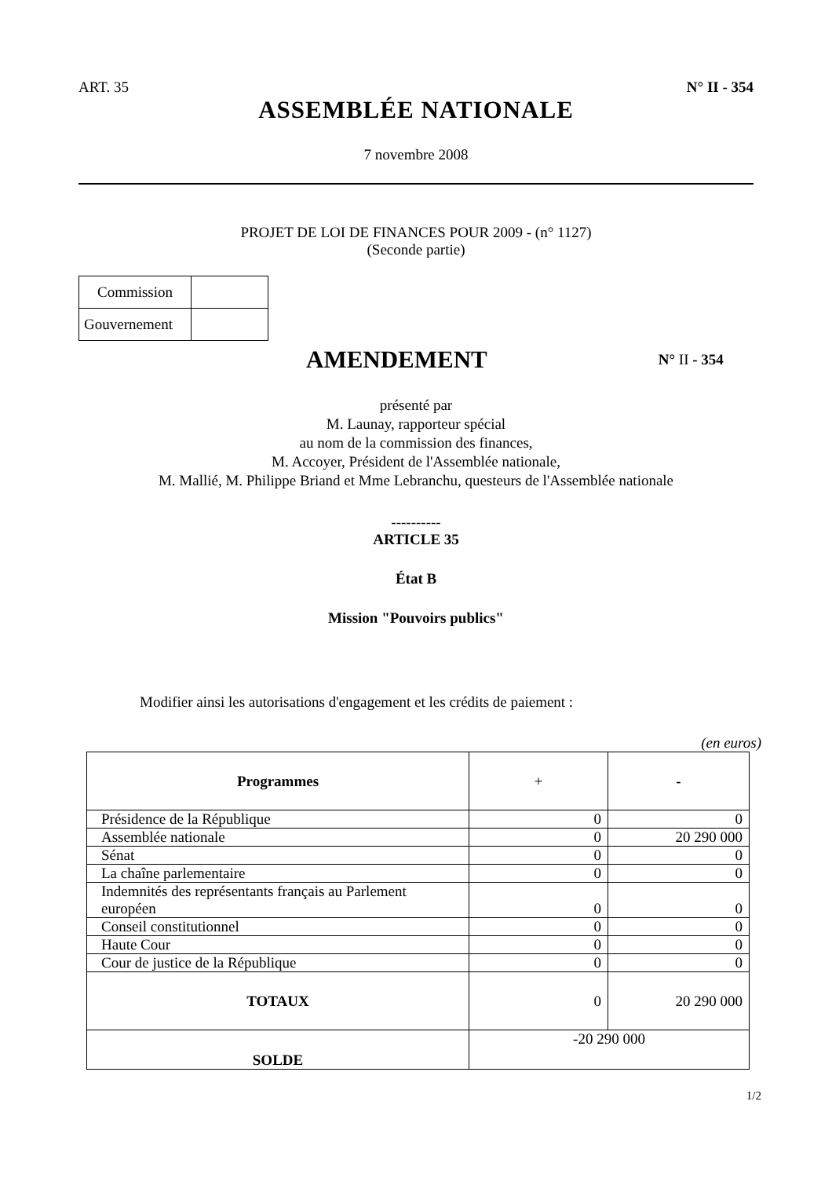ART. 35 N° II - 354
ASSEMBLÉE NATIONALE
7 novembre 2008
PROJET DE LOI DE FINANCES POUR 2009 - (n° 1127)
(Seconde partie)
| Commission | |
| Gouvernement | |
AMENDEMENT
N° II - 354
présenté par
M. Launay, rapporteur spécial
au nom de la commission des finances,
M. Accoyer, Président de l'Assemblée nationale,
M. Mallié, M. Philippe Briand et Mme Lebranchu, questeurs de l'Assemblée nationale
----------
ARTICLE 35
État B
Mission "Pouvoirs publics"
Modifier ainsi les autorisations d'engagement et les crédits de paiement :
(en euros)
| Programmes | + | - |
| --- | --- | --- |
| Présidence de la République | 0 | 0 |
| Assemblée nationale | 0 | 20 290 000 |
| Sénat | 0 | 0 |
| La chaîne parlementaire | 0 | 0 |
| Indemnités des représentants français au Parlement européen | 0 | 0 |
| Conseil constitutionnel | 0 | 0 |
| Haute Cour | 0 | 0 |
| Cour de justice de la République | 0 | 0 |
| TOTAUX | 0 | 20 290 000 |
| SOLDE | -20 290 000 | |
1/2